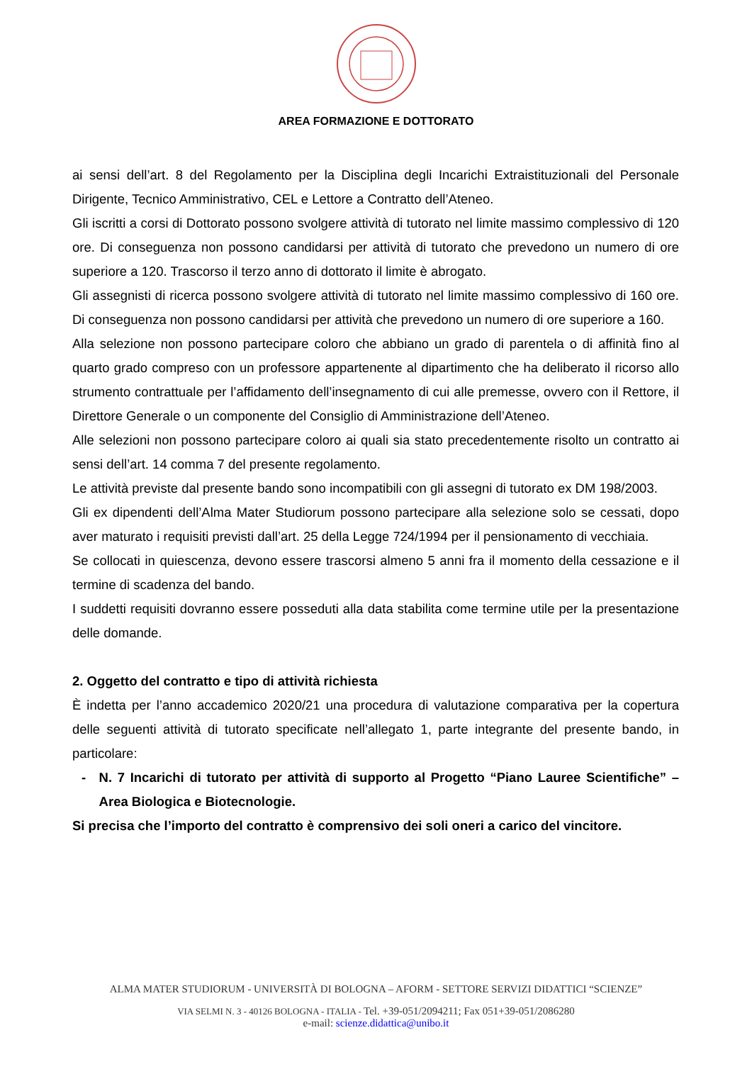AREA FORMAZIONE E DOTTORATO
ai sensi dell’art. 8 del Regolamento per la Disciplina degli Incarichi Extraistituzionali del Personale Dirigente, Tecnico Amministrativo, CEL e Lettore a Contratto dell’Ateneo.
Gli iscritti a corsi di Dottorato possono svolgere attività di tutorato nel limite massimo complessivo di 120 ore. Di conseguenza non possono candidarsi per attività di tutorato che prevedono un numero di ore superiore a 120. Trascorso il terzo anno di dottorato il limite è abrogato.
Gli assegnisti di ricerca possono svolgere attività di tutorato nel limite massimo complessivo di 160 ore. Di conseguenza non possono candidarsi per attività che prevedono un numero di ore superiore a 160.
Alla selezione non possono partecipare coloro che abbiano un grado di parentela o di affinità fino al quarto grado compreso con un professore appartenente al dipartimento che ha deliberato il ricorso allo strumento contrattuale per l’affidamento dell’insegnamento di cui alle premesse, ovvero con il Rettore, il Direttore Generale o un componente del Consiglio di Amministrazione dell’Ateneo.
Alle selezioni non possono partecipare coloro ai quali sia stato precedentemente risolto un contratto ai sensi dell’art. 14 comma 7 del presente regolamento.
Le attività previste dal presente bando sono incompatibili con gli assegni di tutorato ex DM 198/2003.
Gli ex dipendenti dell’Alma Mater Studiorum possono partecipare alla selezione solo se cessati, dopo aver maturato i requisiti previsti dall’art. 25 della Legge 724/1994 per il pensionamento di vecchiaia.
Se collocati in quiescenza, devono essere trascorsi almeno 5 anni fra il momento della cessazione e il termine di scadenza del bando.
I suddetti requisiti dovranno essere posseduti alla data stabilita come termine utile per la presentazione delle domande.
2. Oggetto del contratto e tipo di attività richiesta
È indetta per l’anno accademico 2020/21 una procedura di valutazione comparativa per la copertura delle seguenti attività di tutorato specificate nell’allegato 1, parte integrante del presente bando, in particolare:
- N. 7 Incarichi di tutorato per attività di supporto al Progetto “Piano Lauree Scientifiche” – Area Biologica e Biotecnologie.
Si precisa che l’importo del contratto è comprensivo dei soli oneri a carico del vincitore.
ALMA MATER STUDIORUM - UNIVERSITÀ DI BOLOGNA – AFORM - SETTORE SERVIZI DIDATTICI “SCIENZE”
VIA SELMI N. 3 - 40126 BOLOGNA - ITALIA - Tel. +39-051/2094211; Fax 051+39-051/2086280
e-mail: scienze.didattica@unibo.it